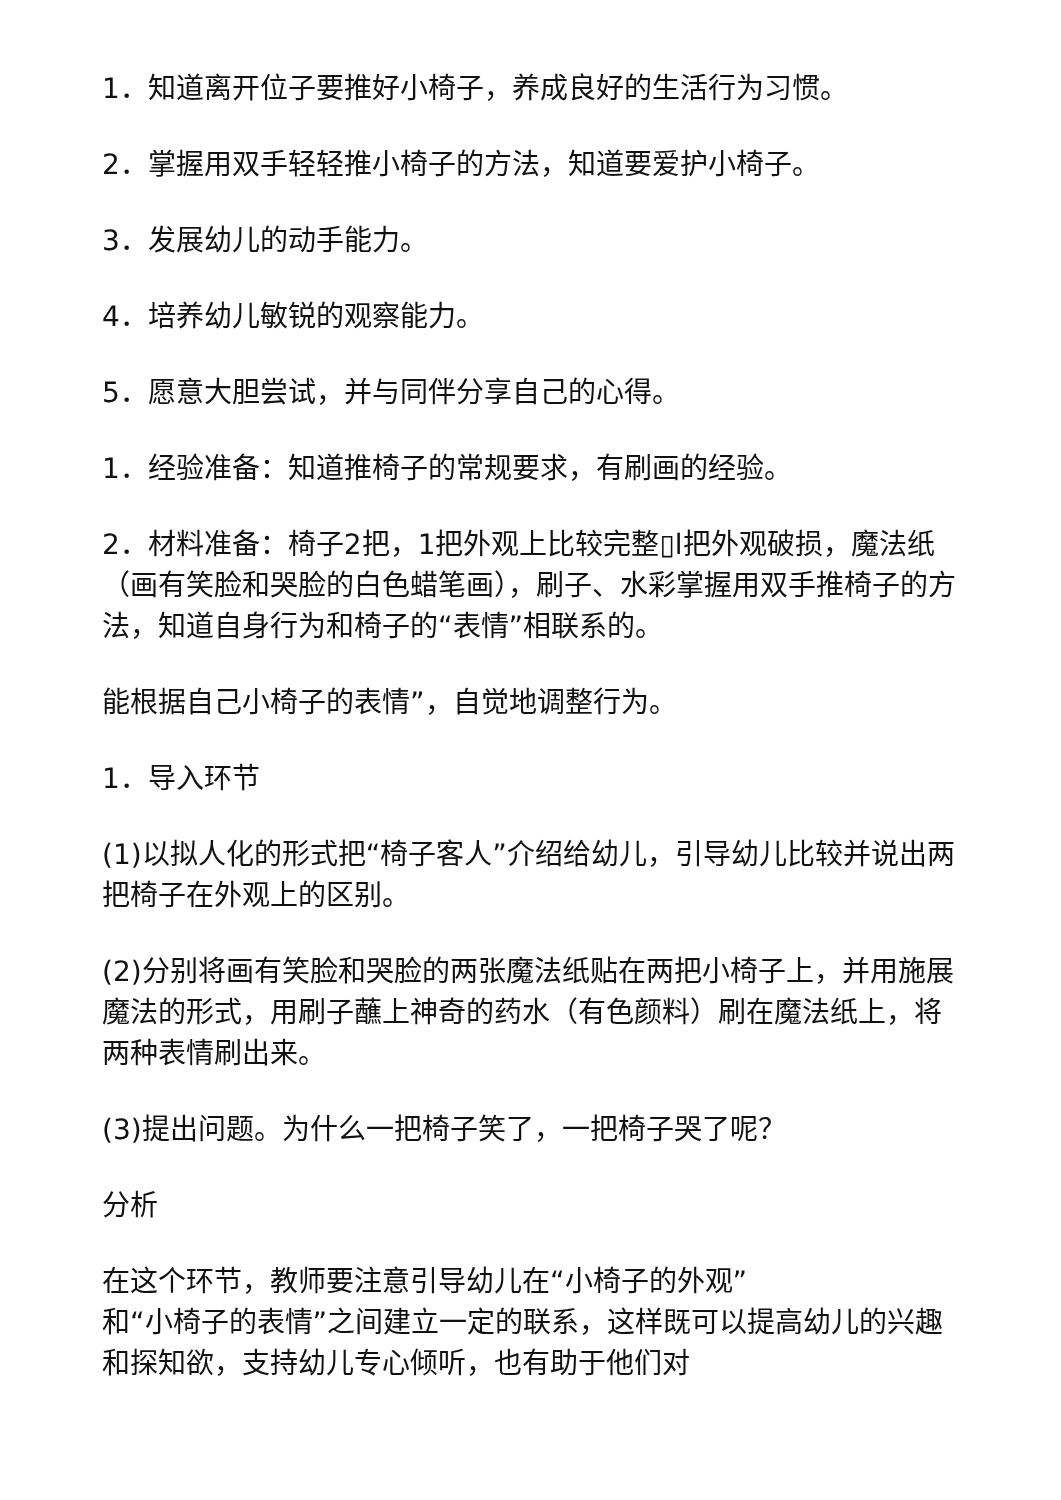1．知道离开位子要推好小椅子，养成良好的生活行为习惯。
2．掌握用双手轻轻推小椅子的方法，知道要爱护小椅子。
3．发展幼儿的动手能力。
4．培养幼儿敏锐的观察能力。
5．愿意大胆尝试，并与同伴分享自己的心得。
1．经验准备：知道推椅子的常规要求，有刷画的经验。
2．材料准备：椅子2把，1把外观上比较完整▯l把外观破损，魔法纸（画有笑脸和哭脸的白色蜡笔画），刷子、水彩掌握用双手推椅子的方法，知道自身行为和椅子的“表情”相联系的。
能根据自己小椅子的表情”，自觉地调整行为。
1．导入环节
(1)以拟人化的形式把“椅子客人”介绍给幼儿，引导幼儿比较并说出两把椅子在外观上的区别。
(2)分别将画有笑脸和哭脸的两张魔法纸贴在两把小椅子上，并用施展魔法的形式，用刷子蘸上神奇的药水（有色颜料）刷在魔法纸上，将两种表情刷出来。
(3)提出问题。为什么一把椅子笑了，一把椅子哭了呢？
分析
在这个环节，教师要注意引导幼儿在“小椅子的外观”
和“小椅子的表情”之间建立一定的联系，这样既可以提高幼儿的兴趣和探知欲，支持幼儿专心倾听，也有助于他们对